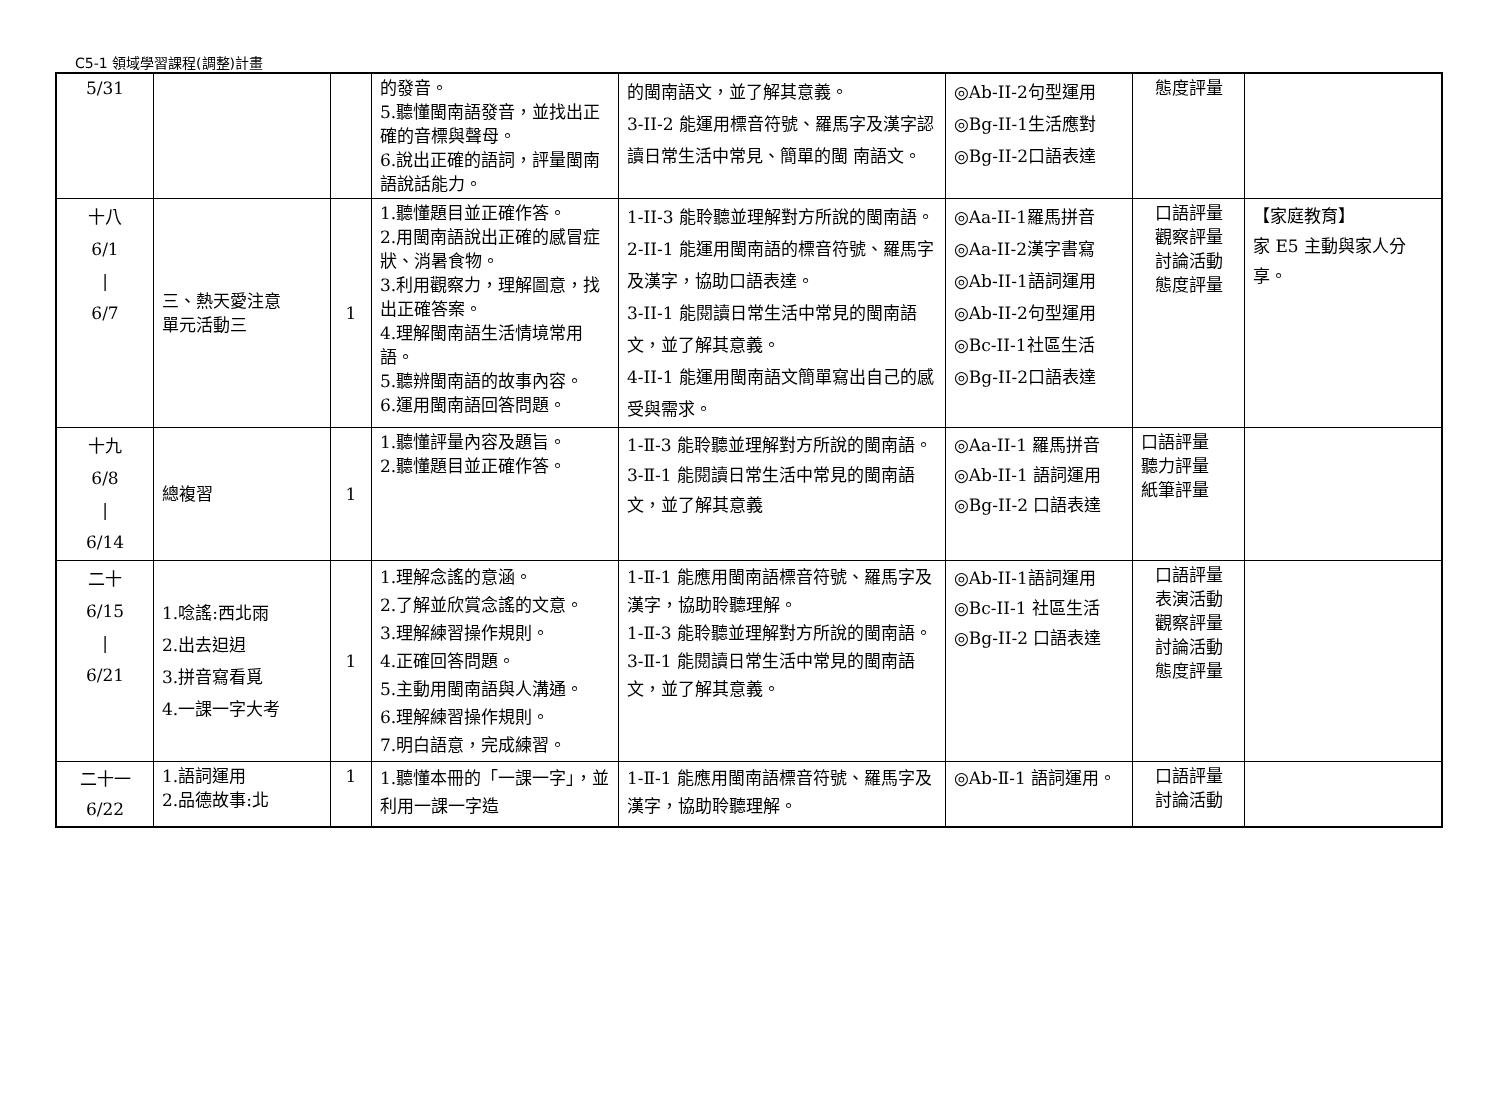C5-1 領域學習課程(調整)計畫
| 5/31 | | | 的發音。 5.聽懂閩南語發音，並找出正確的音標與聲母。 6.說出正確的語詞，評量閩南語說話能力。 | 的閩南語文，並了解其意義。 3-II-2 能運用標音符號、羅馬字及漢字認讀日常生活中常見、簡單的閩 南語文。 | ◎Ab-II-2句型運用 ◎Bg-II-1生活應對 ◎Bg-II-2口語表達 | 態度評量 | |
| 十八 6/1 / 6/7 | 三、熱天愛注意 單元活動三 | 1 | 1.聽懂題目並正確作答。 2.用閩南語說出正確的感冒症狀、消暑食物。 3.利用觀察力，理解圖意，找出正確答案。 4.理解閩南語生活情境常用語。 5.聽辨閩南語的故事內容。 6.運用閩南語回答問題。 | 1-II-3 能聆聽並理解對方所說的閩南語。 2-II-1 能運用閩南語的標音符號、羅馬字及漢字，協助口語表達。 3-II-1 能閱讀日常生活中常見的閩南語文，並了解其意義。 4-II-1 能運用閩南語文簡單寫出自己的感受與需求。 | ◎Aa-II-1羅馬拼音 ◎Aa-II-2漢字書寫 ◎Ab-II-1語詞運用 ◎Ab-II-2句型運用 ◎Bc-II-1社區生活 ◎Bg-II-2口語表達 | 口語評量 觀察評量 討論活動 態度評量 | 【家庭教育】 家 E5 主動與家人分享。 |
| 十九 6/8 / 6/14 | 總複習 | 1 | 1.聽懂評量內容及題旨。 2.聽懂題目並正確作答。 | 1-Ⅱ-3 能聆聽並理解對方所說的閩南語。 3-Ⅱ-1 能閱讀日常生活中常見的閩南語文，並了解其意義 | ◎Aa-II-1 羅馬拼音 ◎Ab-II-1 語詞運用 ◎Bg-II-2 口語表達 | 口語評量 聽力評量 紙筆評量 | |
| 二十 6/15 / 6/21 | 1.唸謠:西北雨 2.出去𨑨迌 3.拼音寫看覓 4.一課一字大考 | 1 | 1.理解念謠的意涵。 2.了解並欣賞念謠的文意。 3.理解練習操作規則。 4.正確回答問題。 5.主動用閩南語與人溝通。 6.理解練習操作規則。 7.明白語意，完成練習。 | 1-Ⅱ-1 能應用閩南語標音符號、羅馬字及漢字，協助聆聽理解。 1-Ⅱ-3 能聆聽並理解對方所說的閩南語。 3-Ⅱ-1 能閱讀日常生活中常見的閩南語文，並了解其意義。 | ◎Ab-II-1語詞運用 ◎Bc-II-1 社區生活 ◎Bg-II-2 口語表達 | 口語評量 表演活動 觀察評量 討論活動 態度評量 | |
| 二十一 6/22 | 1.語詞運用 2.品德故事:北 | 1 | 1.聽懂本冊的「一課一字」，並利用一課一字造 | 1-Ⅱ-1 能應用閩南語標音符號、羅馬字及漢字，協助聆聽理解。 | ◎Ab-Ⅱ-1 語詞運用。 | 口語評量 討論活動 | |